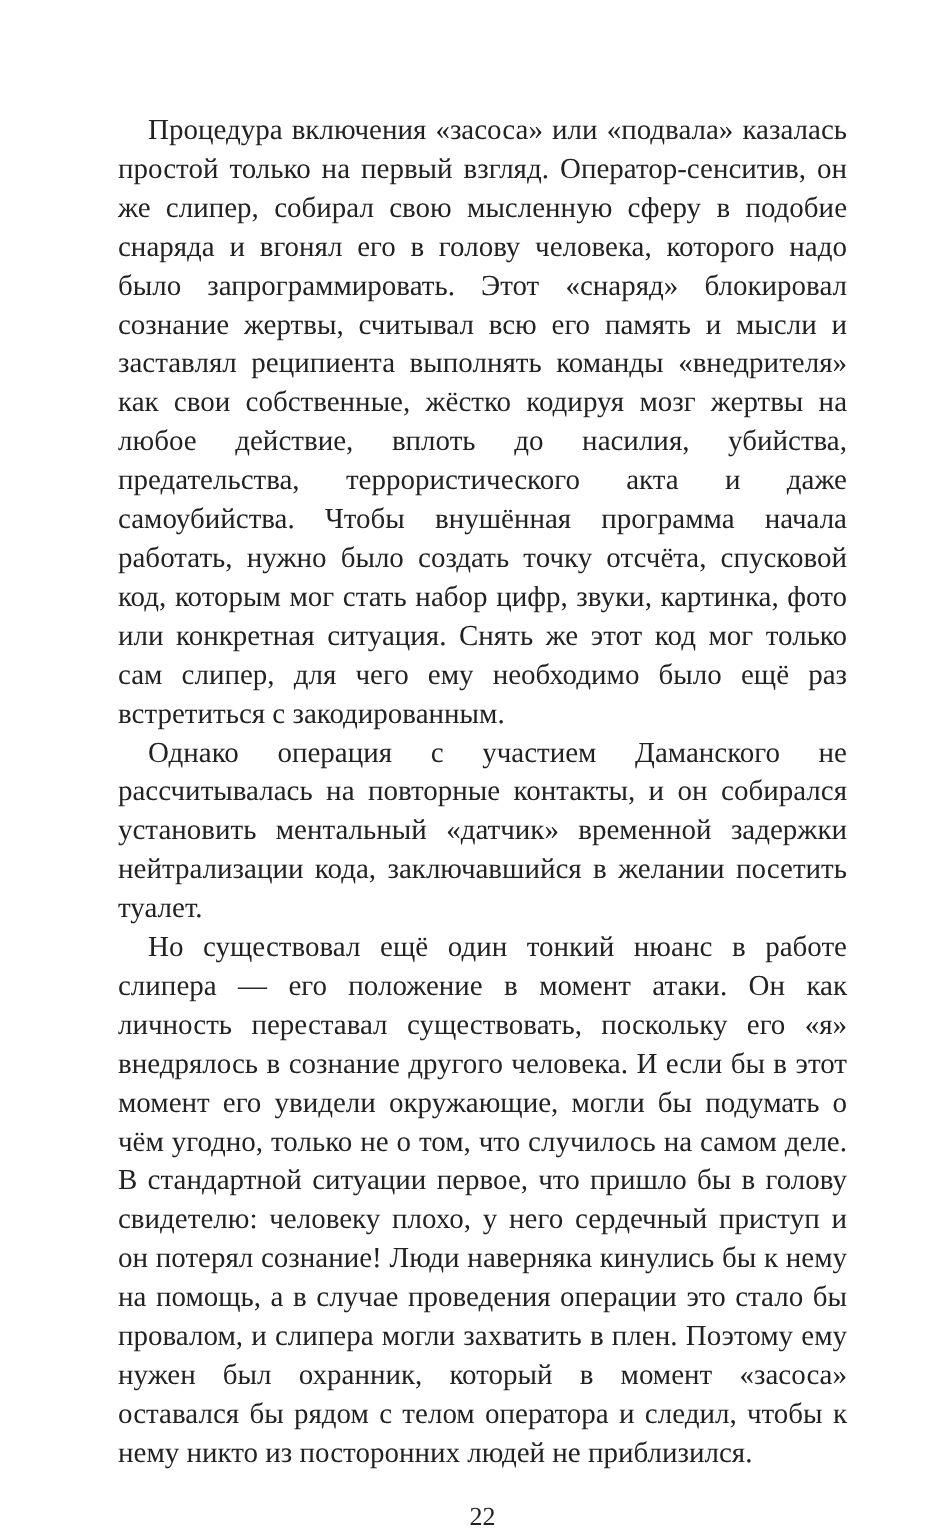Процедура включения «засоса» или «подвала» казалась простой только на первый взгляд. Оператор-сенситив, он же слипер, собирал свою мысленную сферу в подобие снаряда и вгонял его в голову человека, которого надо было запрограммировать. Этот «снаряд» блокировал сознание жертвы, считывал всю его память и мысли и заставлял реципиента выполнять команды «внедрителя» как свои собственные, жёстко кодируя мозг жертвы на любое действие, вплоть до насилия, убийства, предательства, террористического акта и даже самоубийства. Чтобы внушённая программа начала работать, нужно было создать точку отсчёта, спусковой код, которым мог стать набор цифр, звуки, картинка, фото или конкретная ситуация. Снять же этот код мог только сам слипер, для чего ему необходимо было ещё раз встретиться с закодированным.
Однако операция с участием Даманского не рассчитывалась на повторные контакты, и он собирался установить ментальный «датчик» временной задержки нейтрализации кода, заключавшийся в желании посетить туалет.
Но существовал ещё один тонкий нюанс в работе слипера — его положение в момент атаки. Он как личность переставал существовать, поскольку его «я» внедрялось в сознание другого человека. И если бы в этот момент его увидели окружающие, могли бы подумать о чём угодно, только не о том, что случилось на самом деле. В стандартной ситуации первое, что пришло бы в голову свидетелю: человеку плохо, у него сердечный приступ и он потерял сознание! Люди наверняка кинулись бы к нему на помощь, а в случае проведения операции это стало бы провалом, и слипера могли захватить в плен. Поэтому ему нужен был охранник, который в момент «засоса» оставался бы рядом с телом оператора и следил, чтобы к нему никто из посторонних людей не приблизился.
22